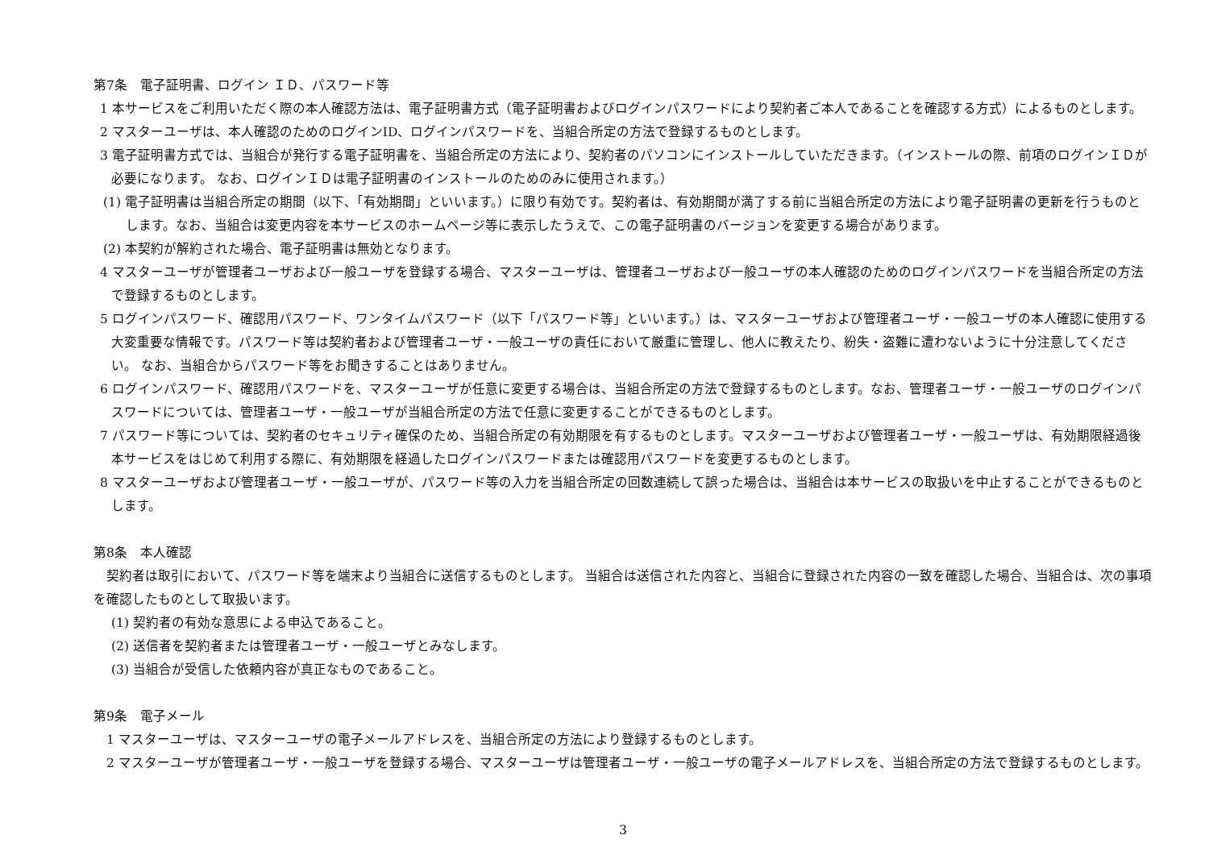第7条　電子証明書、ログイン ＩＤ、パスワード等
1 本サービスをご利用いただく際の本人確認方法は、電子証明書方式（電子証明書およびログインパスワードにより契約者ご本人であることを確認する方式）によるものとします。
2 マスターユーザは、本人確認のためのログインID、ログインパスワードを、当組合所定の方法で登録するものとします。
3 電子証明書方式では、当組合が発行する電子証明書を、当組合所定の方法により、契約者のパソコンにインストールしていただきます。（インストールの際、前項のログインＩＤが必要になります。 なお、ログインＩＤは電子証明書のインストールのためのみに使用されます。）
(1) 電子証明書は当組合所定の期間（以下、「有効期間」といいます。）に限り有効です。契約者は、有効期間が満了する前に当組合所定の方法により電子証明書の更新を行うものとします。なお、当組合は変更内容を本サービスのホームページ等に表示したうえで、この電子証明書のバージョンを変更する場合があります。
(2) 本契約が解約された場合、電子証明書は無効となります。
4 マスターユーザが管理者ユーザおよび一般ユーザを登録する場合、マスターユーザは、管理者ユーザおよび一般ユーザの本人確認のためのログインパスワードを当組合所定の方法で登録するものとします。
5 ログインパスワード、確認用パスワード、ワンタイムパスワード（以下「パスワード等」といいます。）は、マスターユーザおよび管理者ユーザ・一般ユーザの本人確認に使用する大変重要な情報です。パスワード等は契約者および管理者ユーザ・一般ユーザの責任において厳重に管理し、他人に教えたり、紛失・盗難に遭わないように十分注意してください。 なお、当組合からパスワード等をお聞きすることはありません。
6 ログインパスワード、確認用パスワードを、マスターユーザが任意に変更する場合は、当組合所定の方法で登録するものとします。なお、管理者ユーザ・一般ユーザのログインパスワードについては、管理者ユーザ・一般ユーザが当組合所定の方法で任意に変更することができるものとします。
7 パスワード等については、契約者のセキュリティ確保のため、当組合所定の有効期限を有するものとします。マスターユーザおよび管理者ユーザ・一般ユーザは、有効期限経過後本サービスをはじめて利用する際に、有効期限を経過したログインパスワードまたは確認用パスワードを変更するものとします。
8 マスターユーザおよび管理者ユーザ・一般ユーザが、パスワード等の入力を当組合所定の回数連続して誤った場合は、当組合は本サービスの取扱いを中止することができるものとします。
第8条　本人確認
　契約者は取引において、パスワード等を端末より当組合に送信するものとします。 当組合は送信された内容と、当組合に登録された内容の一致を確認した場合、当組合は、次の事項を確認したものとして取扱います。
(1) 契約者の有効な意思による申込であること。
(2) 送信者を契約者または管理者ユーザ・一般ユーザとみなします。
(3) 当組合が受信した依頼内容が真正なものであること。
第9条　電子メール
1 マスターユーザは、マスターユーザの電子メールアドレスを、当組合所定の方法により登録するものとします。
2 マスターユーザが管理者ユーザ・一般ユーザを登録する場合、マスターユーザは管理者ユーザ・一般ユーザの電子メールアドレスを、当組合所定の方法で登録するものとします。
3